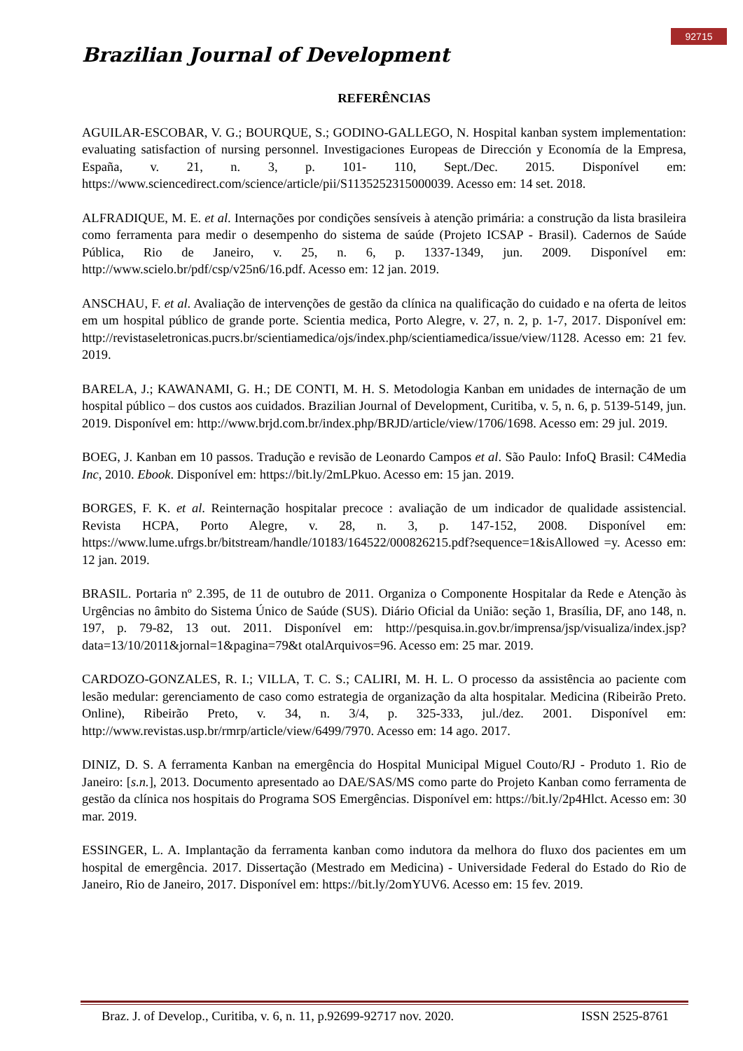92715
Brazilian Journal of Development
REFERÊNCIAS
AGUILAR-ESCOBAR, V. G.; BOURQUE, S.; GODINO-GALLEGO, N. Hospital kanban system implementation: evaluating satisfaction of nursing personnel. Investigaciones Europeas de Dirección y Economía de la Empresa, España, v. 21, n. 3, p. 101- 110, Sept./Dec. 2015. Disponível em: https://www.sciencedirect.com/science/article/pii/S1135252315000039. Acesso em: 14 set. 2018.
ALFRADIQUE, M. E. et al. Internações por condições sensíveis à atenção primária: a construção da lista brasileira como ferramenta para medir o desempenho do sistema de saúde (Projeto ICSAP - Brasil). Cadernos de Saúde Pública, Rio de Janeiro, v. 25, n. 6, p. 1337-1349, jun. 2009. Disponível em: http://www.scielo.br/pdf/csp/v25n6/16.pdf. Acesso em: 12 jan. 2019.
ANSCHAU, F. et al. Avaliação de intervenções de gestão da clínica na qualificação do cuidado e na oferta de leitos em um hospital público de grande porte. Scientia medica, Porto Alegre, v. 27, n. 2, p. 1-7, 2017. Disponível em: http://revistaseletronicas.pucrs.br/scientiamedica/ojs/index.php/scientiamedica/issue/view/1128. Acesso em: 21 fev. 2019.
BARELA, J.; KAWANAMI, G. H.; DE CONTI, M. H. S. Metodologia Kanban em unidades de internação de um hospital público – dos custos aos cuidados. Brazilian Journal of Development, Curitiba, v. 5, n. 6, p. 5139-5149, jun. 2019. Disponível em: http://www.brjd.com.br/index.php/BRJD/article/view/1706/1698. Acesso em: 29 jul. 2019.
BOEG, J. Kanban em 10 passos. Tradução e revisão de Leonardo Campos et al. São Paulo: InfoQ Brasil: C4Media Inc, 2010. Ebook. Disponível em: https://bit.ly/2mLPkuo. Acesso em: 15 jan. 2019.
BORGES, F. K. et al. Reinternação hospitalar precoce : avaliação de um indicador de qualidade assistencial. Revista HCPA, Porto Alegre, v. 28, n. 3, p. 147-152, 2008. Disponível em: https://www.lume.ufrgs.br/bitstream/handle/10183/164522/000826215.pdf?sequence=1&isAllowed =y. Acesso em: 12 jan. 2019.
BRASIL. Portaria nº 2.395, de 11 de outubro de 2011. Organiza o Componente Hospitalar da Rede e Atenção às Urgências no âmbito do Sistema Único de Saúde (SUS). Diário Oficial da União: seção 1, Brasília, DF, ano 148, n. 197, p. 79-82, 13 out. 2011. Disponível em: http://pesquisa.in.gov.br/imprensa/jsp/visualiza/index.jsp?data=13/10/2011&jornal=1&pagina=79&t otalArquivos=96. Acesso em: 25 mar. 2019.
CARDOZO-GONZALES, R. I.; VILLA, T. C. S.; CALIRI, M. H. L. O processo da assistência ao paciente com lesão medular: gerenciamento de caso como estrategia de organização da alta hospitalar. Medicina (Ribeirão Preto. Online), Ribeirão Preto, v. 34, n. 3/4, p. 325-333, jul./dez. 2001. Disponível em: http://www.revistas.usp.br/rmrp/article/view/6499/7970. Acesso em: 14 ago. 2017.
DINIZ, D. S. A ferramenta Kanban na emergência do Hospital Municipal Miguel Couto/RJ - Produto 1. Rio de Janeiro: [s.n.], 2013. Documento apresentado ao DAE/SAS/MS como parte do Projeto Kanban como ferramenta de gestão da clínica nos hospitais do Programa SOS Emergências. Disponível em: https://bit.ly/2p4Hlct. Acesso em: 30 mar. 2019.
ESSINGER, L. A. Implantação da ferramenta kanban como indutora da melhora do fluxo dos pacientes em um hospital de emergência. 2017. Dissertação (Mestrado em Medicina) - Universidade Federal do Estado do Rio de Janeiro, Rio de Janeiro, 2017. Disponível em: https://bit.ly/2omYUV6. Acesso em: 15 fev. 2019.
Braz. J. of Develop., Curitiba, v. 6, n. 11, p.92699-92717 nov. 2020. ISSN 2525-8761